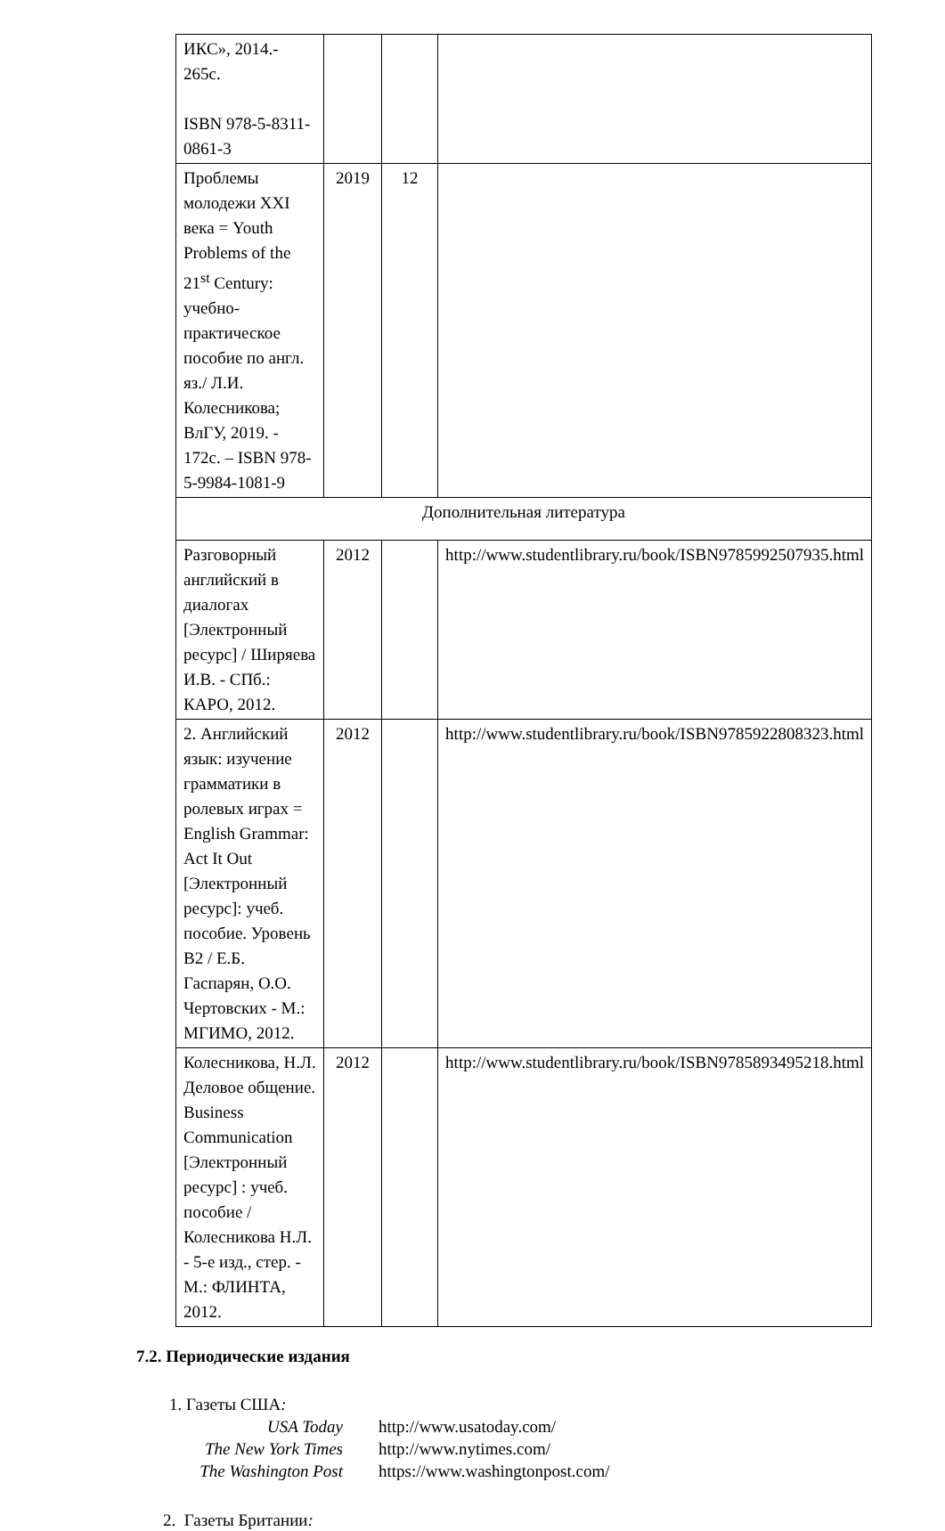| ИКС», 2014.- 265с. ISBN 978-5-8311-0861-3 | | | |
| Проблемы молодежи XXI века = Youth Problems of the 21<sup>st</sup> Century: учебно-практическое пособие по англ. яз./ Л.И. Колесникова; ВлГУ, 2019. - 172с. – ISBN 978-5-9984-1081-9 | 2019 | 12 | |
| Дополнительная литература | | | |
| Разговорный английский в диалогах [Электронный ресурс] / Ширяева И.В. - СПб.: КАРО, 2012. | 2012 | | http://www.studentlibrary.ru/book/ISBN9785992507935.html |
| 2. Английский язык: изучение грамматики в ролевых играх = English Grammar: Act It Out [Электронный ресурс]: учеб. пособие. Уровень B2 / Е.Б. Гаспарян, О.О. Чертовских - М.: МГИМО, 2012. | 2012 | | http://www.studentlibrary.ru/book/ISBN9785922808323.html |
| Колесникова, Н.Л. Деловое общение. Business Communication [Электронный ресурс] : учеб. пособие / Колесникова Н.Л. - 5-е изд., стер. - М.: ФЛИНТА, 2012. | 2012 | | http://www.studentlibrary.ru/book/ISBN9785893495218.html |
7.2. Периодические издания
1. Газеты США:
USA Today http://www.usatoday.com/
The New York Times http://www.nytimes.com/
The Washington Post https://www.washingtonpost.com/
2. Газеты Британии: